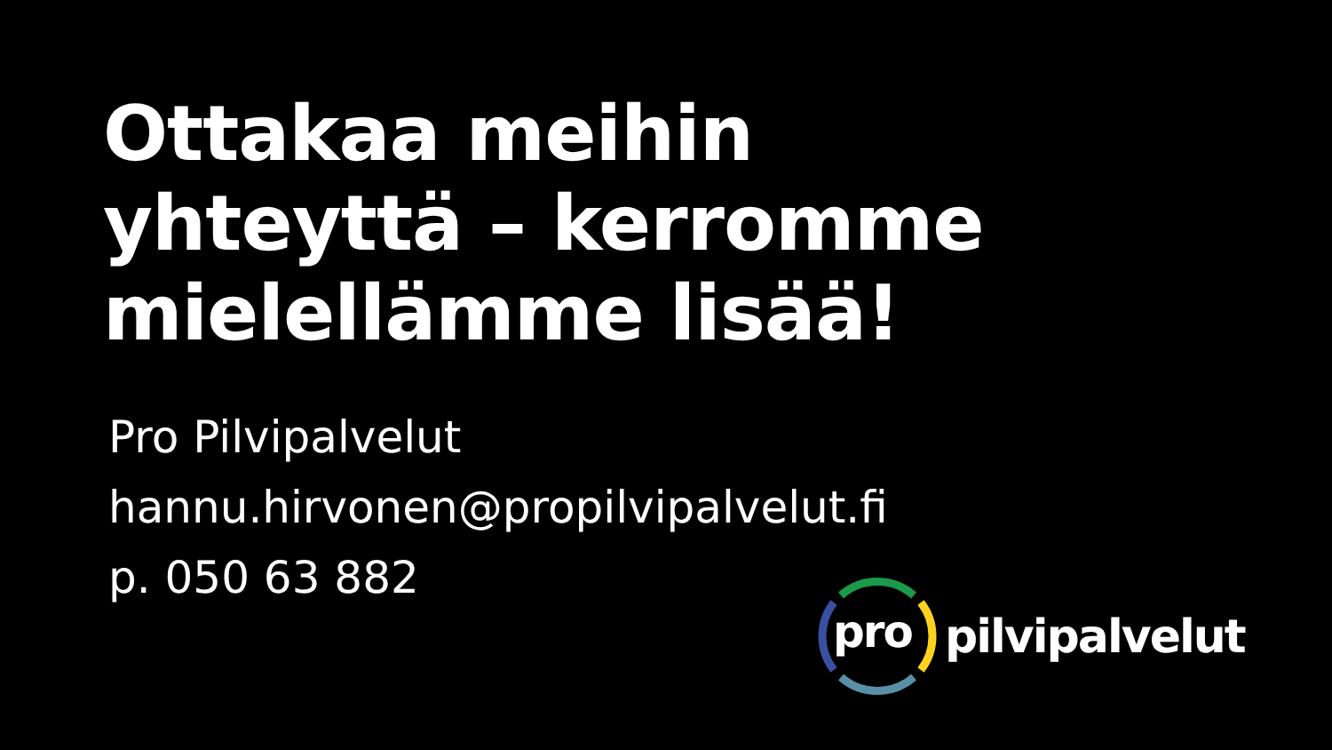Ottakaa meihin
yhteyttä – kerromme
mielellämme lisää!
Pro Pilvipalvelut
hannu.hirvonen@propilvipalvelut.fi
p. 050 63 882
pro
pilvipalvelut